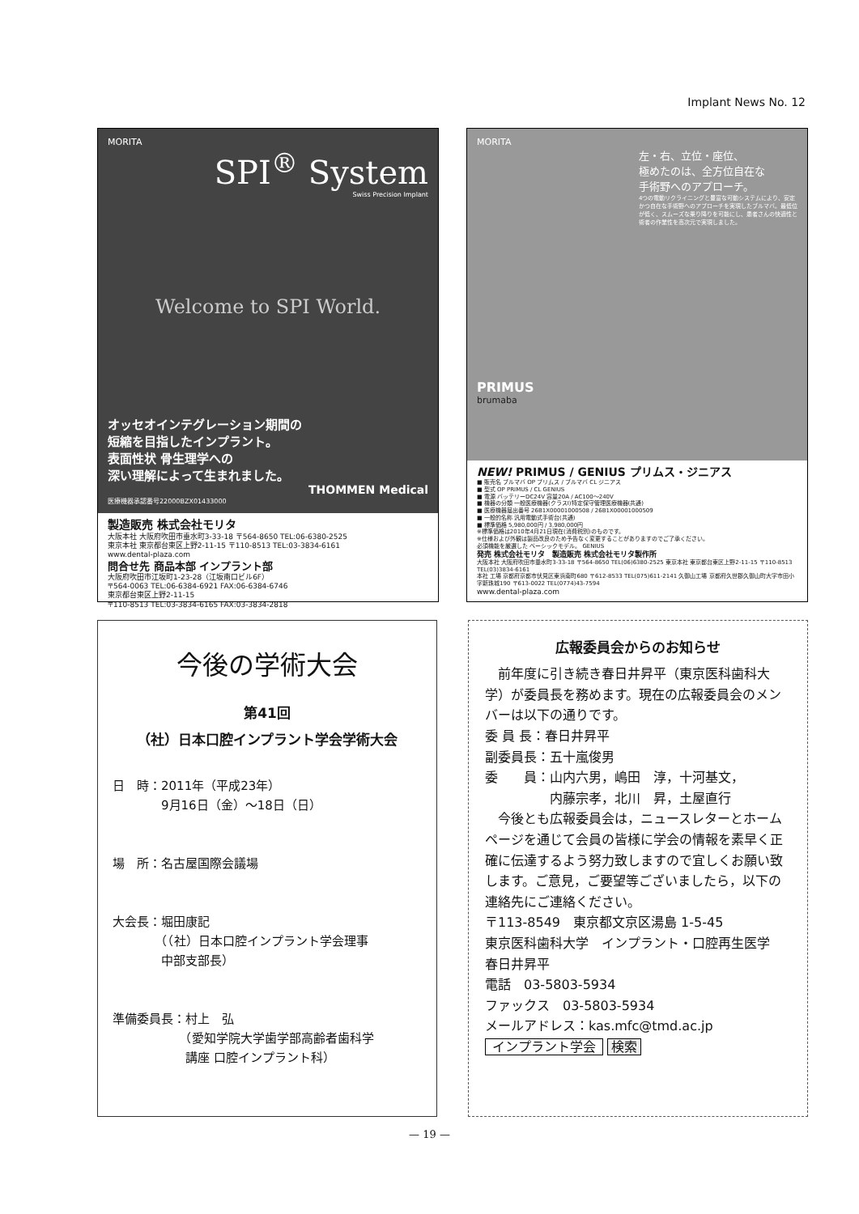Implant News No. 12
MORITA
SPI<sup>®</sup> System
Swiss Precision Implant
Welcome to SPI World.
オッセオインテグレーション期間の
短縮を目指したインプラント。
表面性状 骨生理学への
深い理解によって生まれました。
THOMMEN Medical
医療機器承認番号22000BZX01433000
製造販売 株式会社モリタ
大阪本社 大阪府吹田市垂水町3-33-18 〒564-8650 TEL:06-6380-2525
東京本社 東京都台東区上野2-11-15 〒110-8513 TEL:03-3834-6161
www.dental-plaza.com
問合せ先 商品本部 インプラント部
大阪府吹田市江坂町1-23-28（江坂南口ビル6F）
〒564-0063 TEL:06-6384-6921 FAX:06-6384-6746
東京都台東区上野2-11-15
〒110-8513 TEL:03-3834-6165 FAX:03-3834-2818
MORITA
左・右、立位・座位、
極めたのは、全方位自在な
手術野へのアプローチ。
4つの電動リクライニングと豊富な可動システムにより、安定かつ自在な手術野へのアプローチを実現したブルマバ。最低位が低く、スムーズな乗り降りを可能にし、患者さんの快適性と術者の作業性を高次元で実現しました。
PRIMUS
brumaba
NEW! PRIMUS / GENIUS プリムス・ジニアス
■ 販売名 ブルマバ OP プリムス / ブルマバ CL ジニアス
■ 型式 OP PRIMUS / CL GENIUS
■ 電源 バッテリーDC24V 容量20A / AC100～240V
■ 機器の分類 一般医療機器(クラスI)特定保守管理医療機器(共通)
■ 医療機器届出番号 26B1X00001000508 / 26B1X00001000509
■ 一般的名称 汎用電動式手術台(共通)
■ 標準価格 5,980,000円 / 3,980,000円
※標準価格は2010年4月21日現在(消費税別)のものです。
※仕様および外観は製品改良のため予告なく変更することがありますのでご了承ください。
必須機能を厳選した ベーシックモデル。 GENIUS
発売 株式会社モリタ　製造販売 株式会社モリタ製作所
大阪本社 大阪府吹田市垂水町3-33-18 〒564-8650 TEL(06)6380-2525 東京本社 東京都台東区上野2-11-15 〒110-8513 TEL(03)3834-6161
本社 工場 京都府京都市伏見区東浜南町680 〒612-8533 TEL(075)611-2141 久御山工場 京都府久世郡久御山町大字市田小字新珠城190 〒613-0022 TEL(0774)43-7594
www.dental-plaza.com
今後の学術大会
第41回
（社）日本口腔インプラント学会学術大会
日　時：2011年（平成23年）
　　　　9月16日（金）～18日（日）
場　所：名古屋国際会議場
大会長：堀田康記
　　　　（（社）日本口腔インプラント学会理事
　　　　中部支部長）
準備委員長：村上　弘
　　　　　　（愛知学院大学歯学部高齢者歯科学
　　　　　　講座 口腔インプラント科）
広報委員会からのお知らせ
　前年度に引き続き春日井昇平（東京医科歯科大学）が委員長を務めます。現在の広報委員会のメンバーは以下の通りです。
委 員 長：春日井昇平
副委員長：五十嵐俊男
委　　員：山内六男，嶋田　淳，十河基文，
　　　　　内藤宗孝，北川　昇，土屋直行
　今後とも広報委員会は，ニュースレターとホームページを通じて会員の皆様に学会の情報を素早く正確に伝達するよう努力致しますので宜しくお願い致します。ご意見，ご要望等ございましたら，以下の連絡先にご連絡ください。
〒113-8549　東京都文京区湯島 1-5-45
東京医科歯科大学　インプラント・口腔再生医学
春日井昇平
電話　03-5803-5934
ファックス　03-5803-5934
メールアドレス：kas.mfc@tmd.ac.jp
インプラント学会 検索
— 19 —